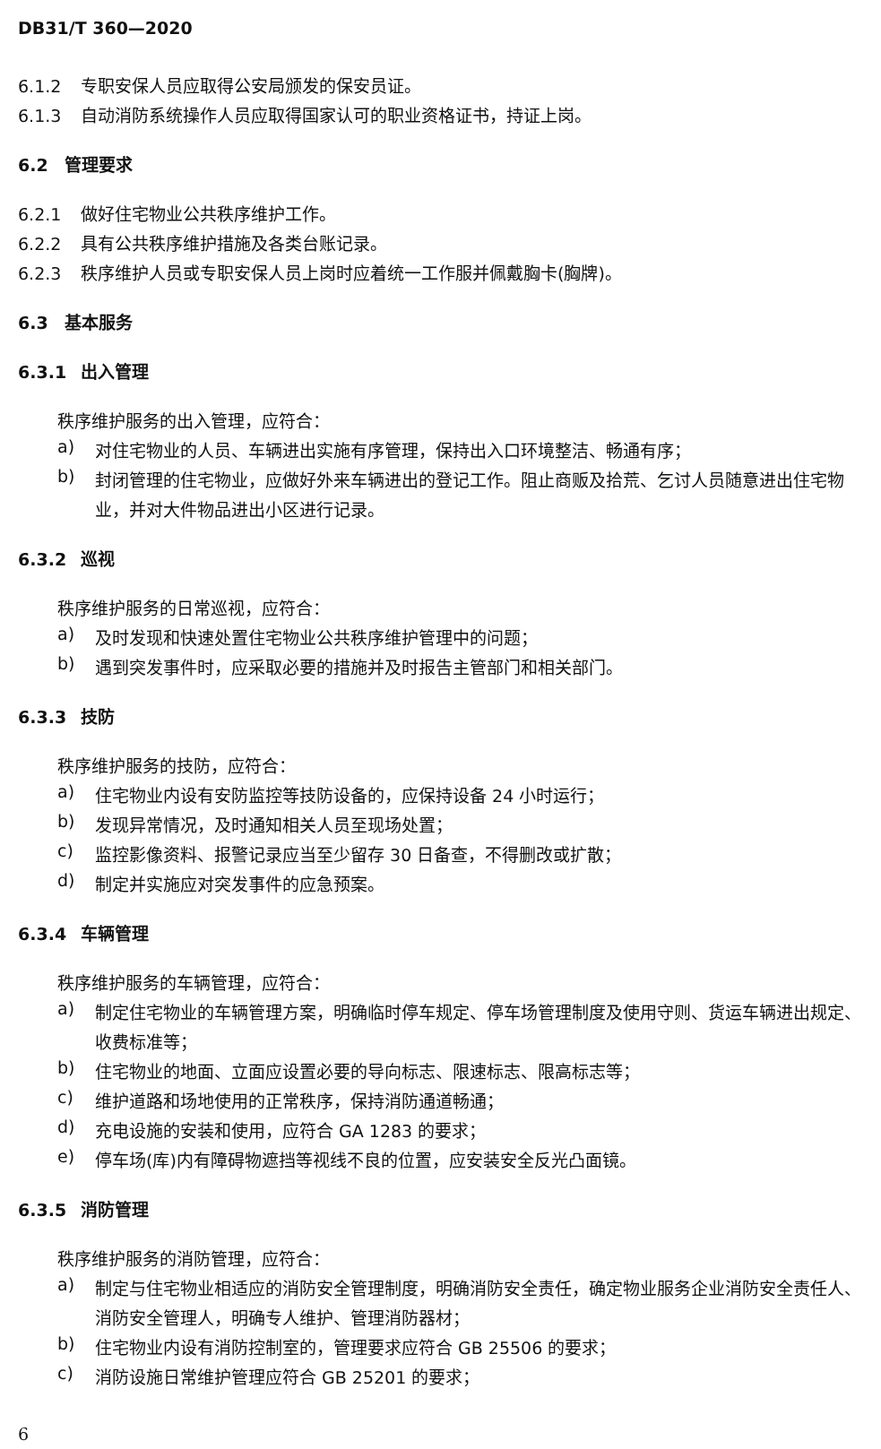DB31/T 360—2020
6.1.2 专职安保人员应取得公安局颁发的保安员证。
6.1.3 自动消防系统操作人员应取得国家认可的职业资格证书，持证上岗。
6.2 管理要求
6.2.1 做好住宅物业公共秩序维护工作。
6.2.2 具有公共秩序维护措施及各类台账记录。
6.2.3 秩序维护人员或专职安保人员上岗时应着统一工作服并佩戴胸卡(胸牌)。
6.3 基本服务
6.3.1 出入管理
秩序维护服务的出入管理，应符合：
a)
对住宅物业的人员、车辆进出实施有序管理，保持出入口环境整洁、畅通有序；
b)
封闭管理的住宅物业，应做好外来车辆进出的登记工作。阻止商贩及拾荒、乞讨人员随意进出住宅物业，并对大件物品进出小区进行记录。
6.3.2 巡视
秩序维护服务的日常巡视，应符合：
a)
及时发现和快速处置住宅物业公共秩序维护管理中的问题；
b)
遇到突发事件时，应采取必要的措施并及时报告主管部门和相关部门。
6.3.3 技防
秩序维护服务的技防，应符合：
a)
住宅物业内设有安防监控等技防设备的，应保持设备 24 小时运行；
b)
发现异常情况，及时通知相关人员至现场处置；
c)
监控影像资料、报警记录应当至少留存 30 日备查，不得删改或扩散；
d)
制定并实施应对突发事件的应急预案。
6.3.4 车辆管理
秩序维护服务的车辆管理，应符合：
a)
制定住宅物业的车辆管理方案，明确临时停车规定、停车场管理制度及使用守则、货运车辆进出规定、收费标准等；
b)
住宅物业的地面、立面应设置必要的导向标志、限速标志、限高标志等；
c)
维护道路和场地使用的正常秩序，保持消防通道畅通；
d)
充电设施的安装和使用，应符合 GA 1283 的要求；
e)
停车场(库)内有障碍物遮挡等视线不良的位置，应安装安全反光凸面镜。
6.3.5 消防管理
秩序维护服务的消防管理，应符合：
a)
制定与住宅物业相适应的消防安全管理制度，明确消防安全责任，确定物业服务企业消防安全责任人、消防安全管理人，明确专人维护、管理消防器材；
b)
住宅物业内设有消防控制室的，管理要求应符合 GB 25506 的要求；
c)
消防设施日常维护管理应符合 GB 25201 的要求；
6